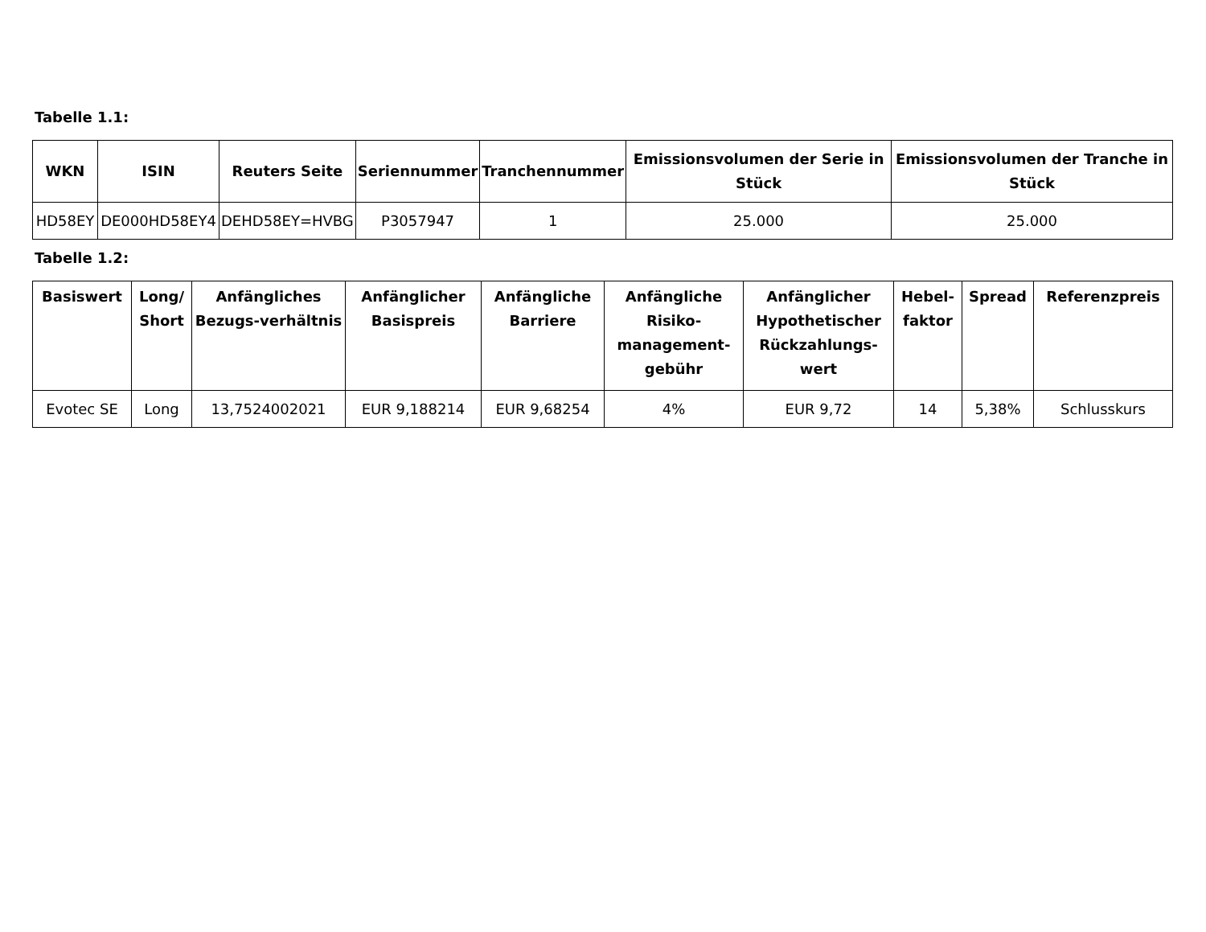Tabelle 1.1:
| WKN | ISIN | Reuters Seite | Seriennummer | Tranchennummer | Emissionsvolumen der Serie in Stück | Emissionsvolumen der Tranche in Stück |
| --- | --- | --- | --- | --- | --- | --- |
| HD58EY | DE000HD58EY4 | DEHD58EY=HVBG | P3057947 | 1 | 25.000 | 25.000 |
Tabelle 1.2:
| Basiswert | Long/ Short | Anfängliches Bezugs-verhältnis | Anfänglicher Basispreis | Anfängliche Barriere | Anfängliche Risiko-management-gebühr | Anfänglicher Hypothetischer Rückzahlungs-wert | Hebel-faktor | Spread | Referenzpreis |
| --- | --- | --- | --- | --- | --- | --- | --- | --- | --- |
| Evotec SE | Long | 13,7524002021 | EUR 9,188214 | EUR 9,68254 | 4% | EUR 9,72 | 14 | 5,38% | Schlusskurs |